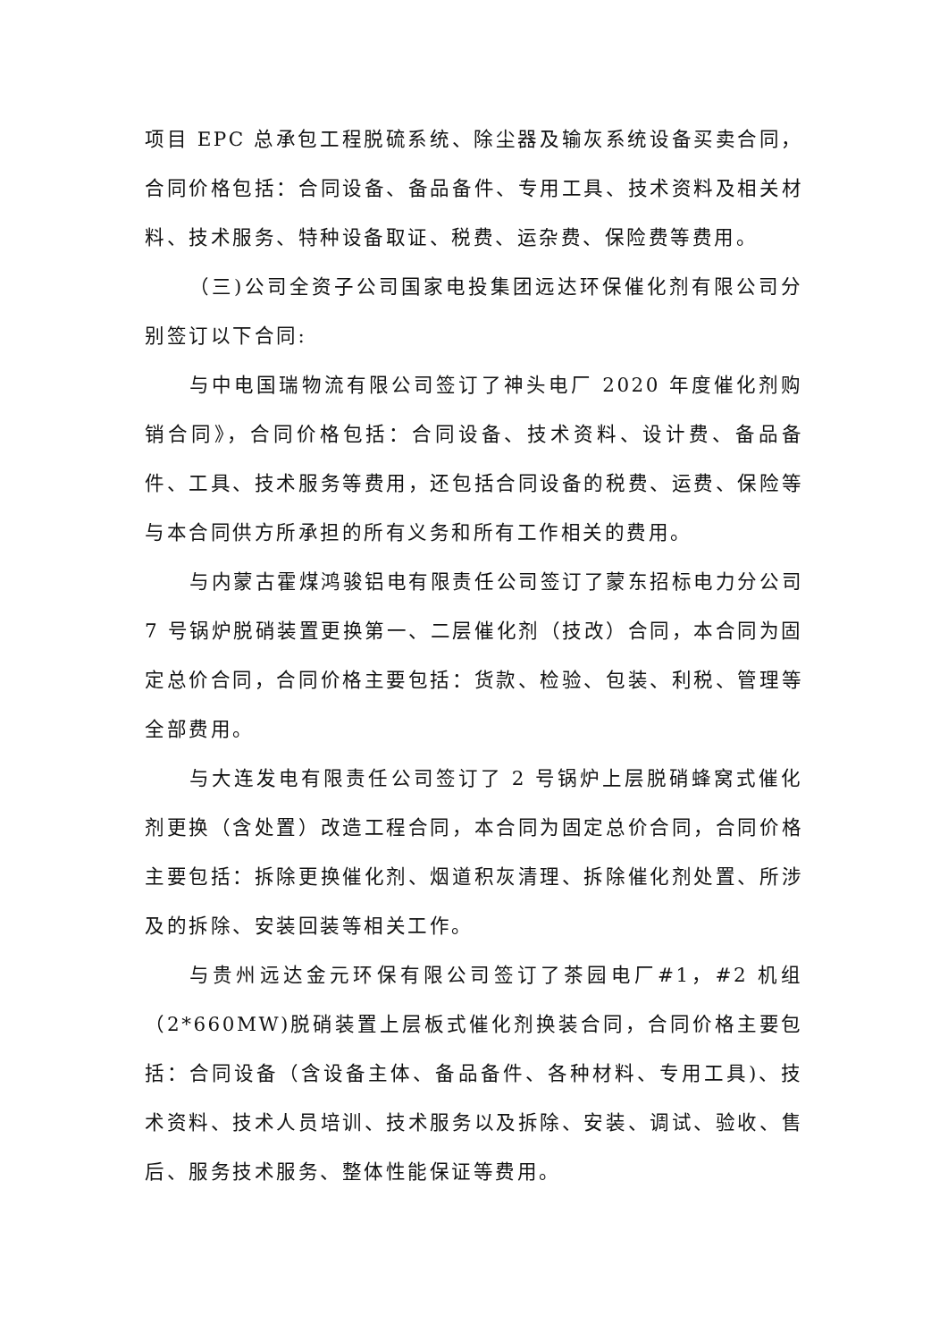项目 EPC 总承包工程脱硫系统、除尘器及输灰系统设备买卖合同，合同价格包括：合同设备、备品备件、专用工具、技术资料及相关材料、技术服务、特种设备取证、税费、运杂费、保险费等费用。
（三)公司全资子公司国家电投集团远达环保催化剂有限公司分别签订以下合同:
与中电国瑞物流有限公司签订了神头电厂 2020 年度催化剂购销合同》，合同价格包括：合同设备、技术资料、设计费、备品备件、工具、技术服务等费用，还包括合同设备的税费、运费、保险等与本合同供方所承担的所有义务和所有工作相关的费用。
与内蒙古霍煤鸿骏铝电有限责任公司签订了蒙东招标电力分公司 7 号锅炉脱硝装置更换第一、二层催化剂（技改）合同，本合同为固定总价合同，合同价格主要包括：货款、检验、包装、利税、管理等全部费用。
与大连发电有限责任公司签订了 2 号锅炉上层脱硝蜂窝式催化剂更换（含处置）改造工程合同，本合同为固定总价合同，合同价格主要包括：拆除更换催化剂、烟道积灰清理、拆除催化剂处置、所涉及的拆除、安装回装等相关工作。
与贵州远达金元环保有限公司签订了茶园电厂#1，#2 机组（2*660MW)脱硝装置上层板式催化剂换装合同，合同价格主要包括：合同设备（含设备主体、备品备件、各种材料、专用工具)、技术资料、技术人员培训、技术服务以及拆除、安装、调试、验收、售后、服务技术服务、整体性能保证等费用。